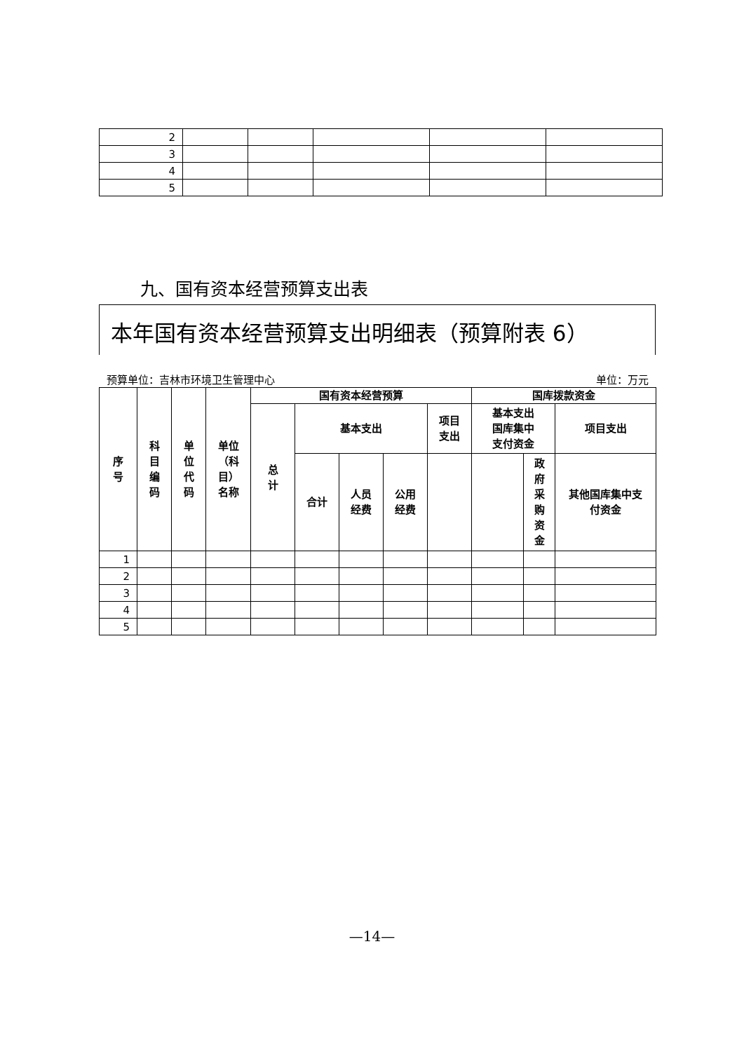| 2 | | | | | |
| 3 | | | | | |
| 4 | | | | | |
| 5 | | | | | |
九、国有资本经营预算支出表
本年国有资本经营预算支出明细表（预算附表 6）
预算单位：吉林市环境卫生管理中心 单位：万元
| 序 号 | 科 目 编 码 | 单 位 代 码 | 单位 （科 目） 名称 | 国有资本经营预算 | | | | | 国库拨款资金 | | |
| --- | --- | --- | --- | --- | --- | --- | --- | --- | --- | --- | --- |
| | | | | 总 计 | 基本支出 | | | 项目 支出 | 基本支出 国库集中 支付资金 | | 项目支出 |
| | | | | | 合计 | 人员 经费 | 公用 经费 | | | 政 府 采 购 资 金 | 其他国库集中支 付资金 |
| 1 | | | | | | | | | | | |
| 2 | | | | | | | | | | | |
| 3 | | | | | | | | | | | |
| 4 | | | | | | | | | | | |
| 5 | | | | | | | | | | | |
—14—